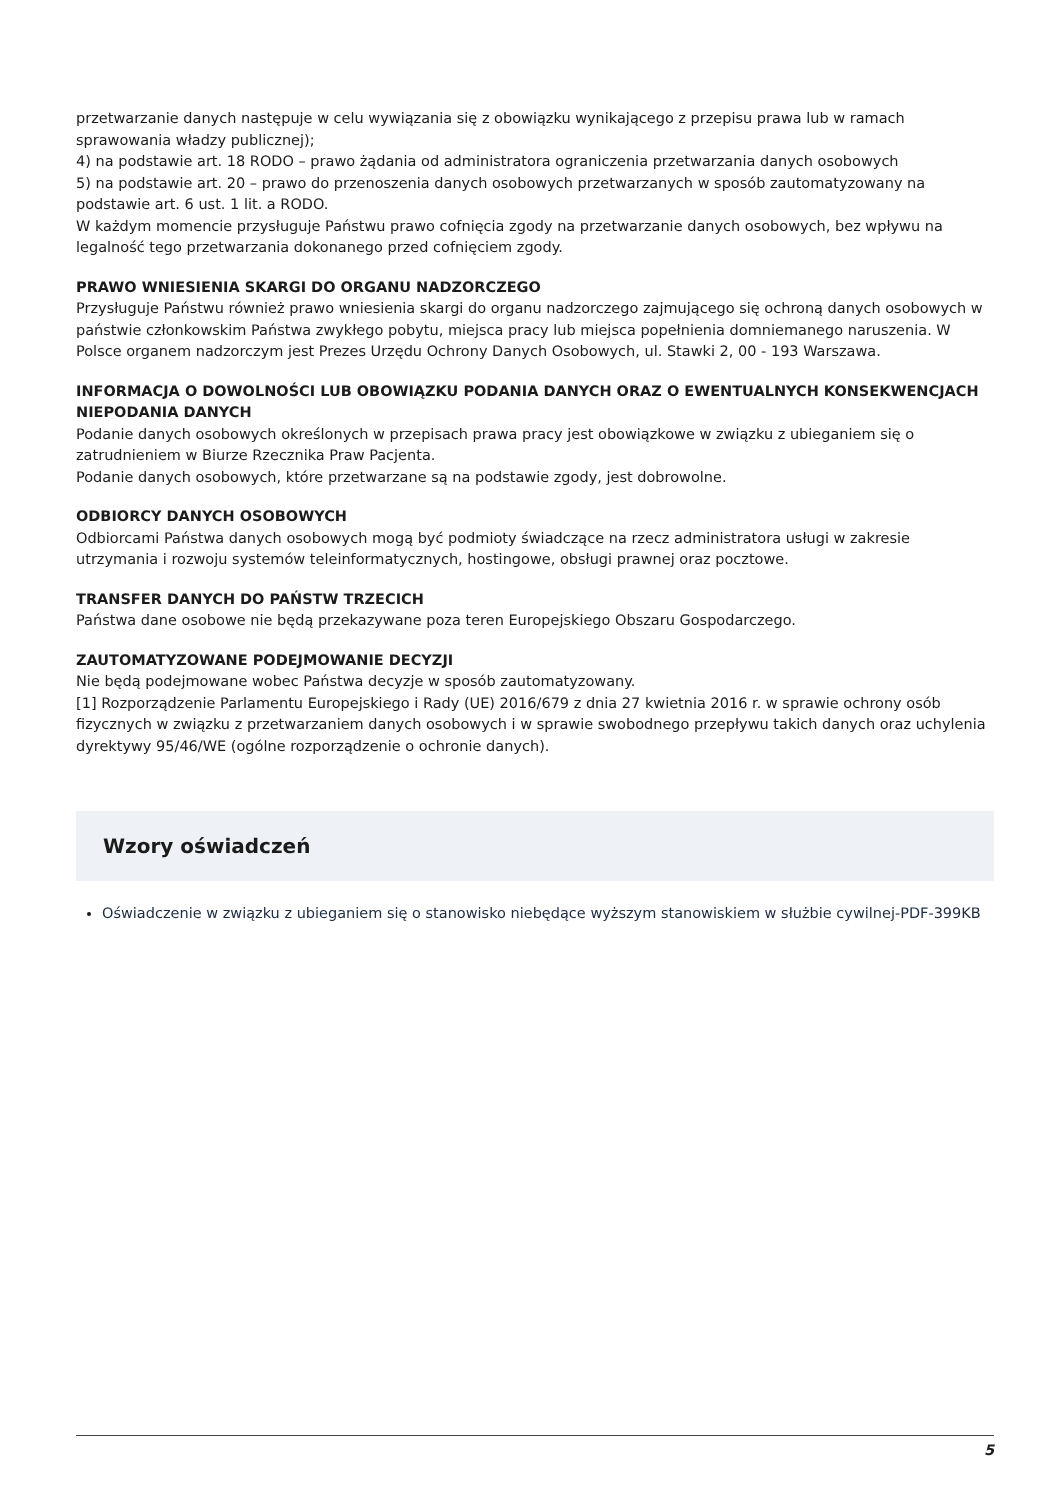przetwarzanie danych następuje w celu wywiązania się z obowiązku wynikającego z przepisu prawa lub w ramach sprawowania władzy publicznej);
4) na podstawie art. 18 RODO – prawo żądania od administratora ograniczenia przetwarzania danych osobowych
5) na podstawie art. 20 – prawo do przenoszenia danych osobowych przetwarzanych w sposób zautomatyzowany na podstawie art. 6 ust. 1 lit. a RODO.
W każdym momencie przysługuje Państwu prawo cofnięcia zgody na przetwarzanie danych osobowych, bez wpływu na legalność tego przetwarzania dokonanego przed cofnięciem zgody.
PRAWO WNIESIENIA SKARGI DO ORGANU NADZORCZEGO
Przysługuje Państwu również prawo wniesienia skargi do organu nadzorczego zajmującego się ochroną danych osobowych w państwie członkowskim Państwa zwykłego pobytu, miejsca pracy lub miejsca popełnienia domniemanego naruszenia. W Polsce organem nadzorczym jest Prezes Urzędu Ochrony Danych Osobowych, ul. Stawki 2, 00 - 193 Warszawa.
INFORMACJA O DOWOLNOŚCI LUB OBOWIĄZKU PODANIA DANYCH ORAZ O EWENTUALNYCH KONSEKWENCJACH NIEPODANIA DANYCH
Podanie danych osobowych określonych w przepisach prawa pracy jest obowiązkowe w związku z ubieganiem się o zatrudnieniem w Biurze Rzecznika Praw Pacjenta.
Podanie danych osobowych, które przetwarzane są na podstawie zgody, jest dobrowolne.
ODBIORCY DANYCH OSOBOWYCH
Odbiorcami Państwa danych osobowych mogą być podmioty świadczące na rzecz administratora usługi w zakresie utrzymania i rozwoju systemów teleinformatycznych, hostingowe, obsługi prawnej oraz pocztowe.
TRANSFER DANYCH DO PAŃSTW TRZECICH
Państwa dane osobowe nie będą przekazywane poza teren Europejskiego Obszaru Gospodarczego.
ZAUTOMATYZOWANE PODEJMOWANIE DECYZJI
Nie będą podejmowane wobec Państwa decyzje w sposób zautomatyzowany.
[1] Rozporządzenie Parlamentu Europejskiego i Rady (UE) 2016/679 z dnia 27 kwietnia 2016 r. w sprawie ochrony osób fizycznych w związku z przetwarzaniem danych osobowych i w sprawie swobodnego przepływu takich danych oraz uchylenia dyrektywy 95/46/WE (ogólne rozporządzenie o ochronie danych).
Wzory oświadczeń
Oświadczenie w związku z ubieganiem się o stanowisko niebędące wyższym stanowiskiem w służbie cywilnej-PDF-399KB
5